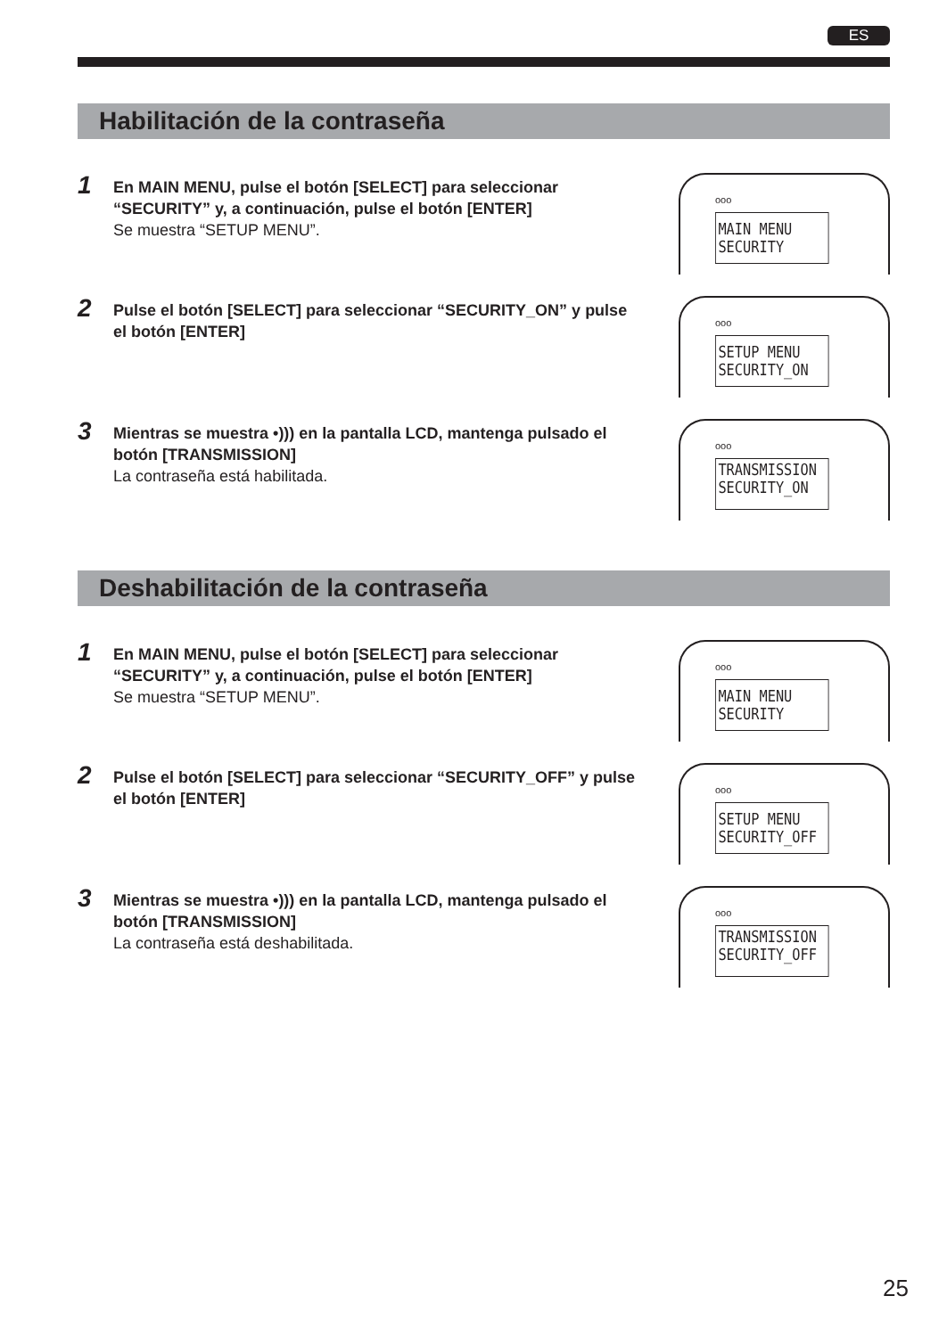ES
Habilitación de la contraseña
1
En MAIN MENU, pulse el botón [SELECT] para seleccionar “SECURITY” y, a continuación, pulse el botón [ENTER]
Se muestra “SETUP MENU”.
ooo
MAIN MENU
SECURITY
2
Pulse el botón [SELECT] para seleccionar “SECURITY_ON” y pulse el botón [ENTER]
ooo
SETUP MENU
SECURITY_ON
3
Mientras se muestra •))) en la pantalla LCD, mantenga pulsado el botón [TRANSMISSION]
La contraseña está habilitada.
ooo
TRANSMISSION
SECURITY_ON
Deshabilitación de la contraseña
1
En MAIN MENU, pulse el botón [SELECT] para seleccionar “SECURITY” y, a continuación, pulse el botón [ENTER]
Se muestra “SETUP MENU”.
ooo
MAIN MENU
SECURITY
2
Pulse el botón [SELECT] para seleccionar “SECURITY_OFF” y pulse el botón [ENTER]
ooo
SETUP MENU
SECURITY_OFF
3
Mientras se muestra •))) en la pantalla LCD, mantenga pulsado el botón [TRANSMISSION]
La contraseña está deshabilitada.
ooo
TRANSMISSION
SECURITY_OFF
25